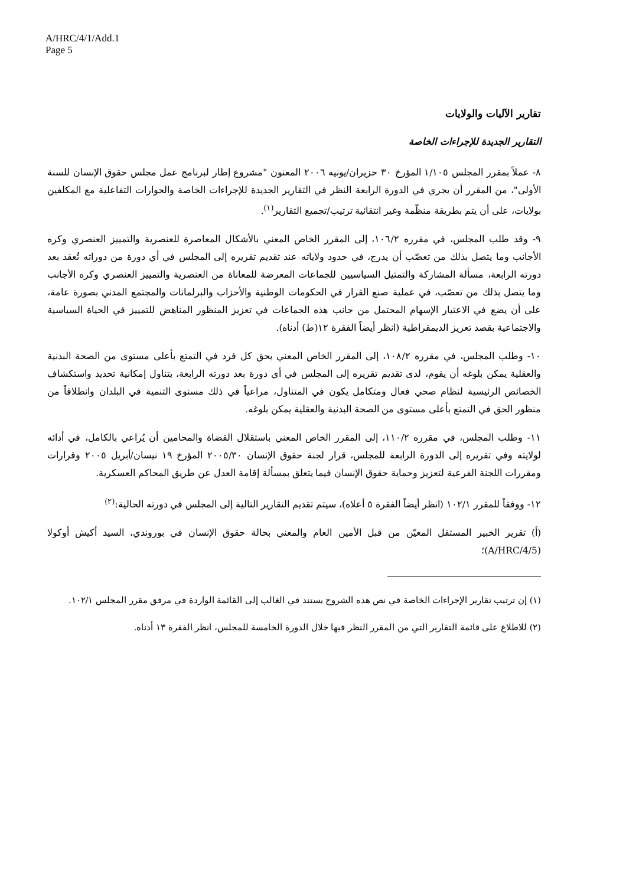A/HRC/4/1/Add.1
Page 5
تقارير الآليات والولايات
التقارير الجديدة للإجراءات الخاصة
٨- عملاً بمقرر المجلس ١/١٠٥ المؤرخ ٣٠ حزيران/يونيه ٢٠٠٦ المعنون "مشروع إطار لبرنامج عمل مجلس حقوق الإنسان للسنة الأولى"، من المقرر أن يجري في الدورة الرابعة النظر في التقارير الجديدة للإجراءات الخاصة والحوارات التفاعلية مع المكلفين بولايات، على أن يتم بطريقة منظّمة وغير انتقائية ترتيب/تجميع التقارير<sup>(١)</sup>.
٩- وقد طلب المجلس، في مقرره ١٠٦/٢، إلى المقرر الخاص المعني بالأشكال المعاصرة للعنصرية والتمييز العنصري وكره الأجانب وما يتصل بذلك من تعصّب أن يدرج، في حدود ولاياته عند تقديم تقريره إلى المجلس في أي دورة من دوراته تُعقد بعد دورته الرابعة، مسألة المشاركة والتمثيل السياسيين للجماعات المعرضة للمعاناة من العنصرية والتمييز العنصري وكره الأجانب وما يتصل بذلك من تعصّب، في عملية صنع القرار في الحكومات الوطنية والأحزاب والبرلمانات والمجتمع المدني بصورة عامة، على أن يضع في الاعتبار الإسهام المحتمل من جانب هذه الجماعات في تعزيز المنظور المناهض للتمييز في الحياة السياسية والاجتماعية بقصد تعزيز الديمقراطية (انظر أيضاً الفقرة ١٢(ط) أدناه).
١٠- وطلب المجلس، في مقرره ١٠٨/٢، إلى المقرر الخاص المعني بحق كل فرد في التمتع بأعلى مستوى من الصحة البدنية والعقلية يمكن بلوغه أن يقوم، لدى تقديم تقريره إلى المجلس في أي دورة بعد دورته الرابعة، بتناول إمكانية تحديد واستكشاف الخصائص الرئيسية لنظام صحي فعال ومتكامل يكون في المتناول، مراعياً في ذلك مستوى التنمية في البلدان وانطلاقاً من منظور الحق في التمتع بأعلى مستوى من الصحة البدنية والعقلية يمكن بلوغه.
١١- وطلب المجلس، في مقرره ١١٠/٢، إلى المقرر الخاص المعني باستقلال القضاة والمحامين أن يُراعي بالكامل، في أدائه لولايته وفي تقريره إلى الدورة الرابعة للمجلس، قرار لجنة حقوق الإنسان ٢٠٠٥/٣٠ المؤرخ ١٩ نيسان/أبريل ٢٠٠٥ وقرارات ومقررات اللجنة الفرعية لتعزيز وحماية حقوق الإنسان فيما يتعلق بمسألة إقامة العدل عن طريق المحاكم العسكرية.
١٢- ووفقاً للمقرر ١٠٢/١ (انظر أيضاً الفقرة ٥ أعلاه)، سيتم تقديم التقارير التالية إلى المجلس في دورته الحالية:<sup>(٢)</sup>
(أ) تقرير الخبير المستقل المعيّن من قبل الأمين العام والمعني بحالة حقوق الإنسان في بوروندي، السيد أكيش أوكولا (A/HRC/4/5)؛
(١) إن ترتيب تقارير الإجراءات الخاصة في نص هذه الشروح يستند في الغالب إلى القائمة الواردة في مرفق مقرر المجلس ١٠٢/١.
(٢) للاطلاع على قائمة التقارير التي من المقرر النظر فيها خلال الدورة الخامسة للمجلس، انظر الفقرة ١٣ أدناه.